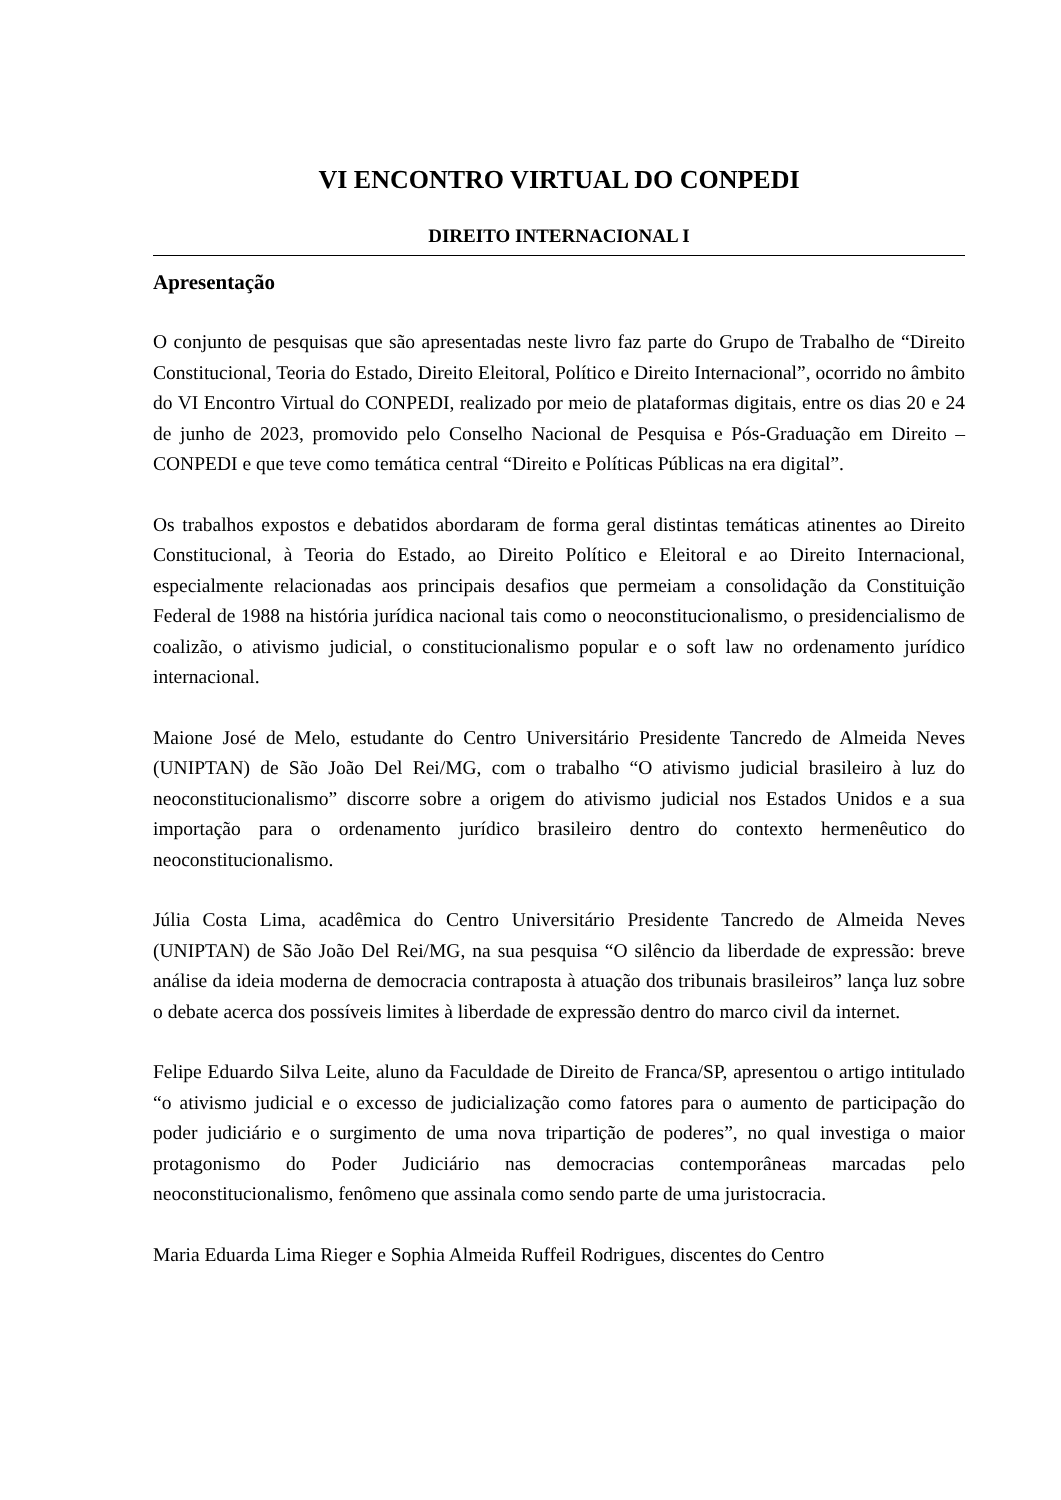VI ENCONTRO VIRTUAL DO CONPEDI
DIREITO INTERNACIONAL I
Apresentação
O conjunto de pesquisas que são apresentadas neste livro faz parte do Grupo de Trabalho de “Direito Constitucional, Teoria do Estado, Direito Eleitoral, Político e Direito Internacional”, ocorrido no âmbito do VI Encontro Virtual do CONPEDI, realizado por meio de plataformas digitais, entre os dias 20 e 24 de junho de 2023, promovido pelo Conselho Nacional de Pesquisa e Pós-Graduação em Direito – CONPEDI e que teve como temática central “Direito e Políticas Públicas na era digital”.
Os trabalhos expostos e debatidos abordaram de forma geral distintas temáticas atinentes ao Direito Constitucional, à Teoria do Estado, ao Direito Político e Eleitoral e ao Direito Internacional, especialmente relacionadas aos principais desafios que permeiam a consolidação da Constituição Federal de 1988 na história jurídica nacional tais como o neoconstitucionalismo, o presidencialismo de coalizão, o ativismo judicial, o constitucionalismo popular e o soft law no ordenamento jurídico internacional.
Maione José de Melo, estudante do Centro Universitário Presidente Tancredo de Almeida Neves (UNIPTAN) de São João Del Rei/MG, com o trabalho “O ativismo judicial brasileiro à luz do neoconstitucionalismo” discorre sobre a origem do ativismo judicial nos Estados Unidos e a sua importação para o ordenamento jurídico brasileiro dentro do contexto hermenêutico do neoconstitucionalismo.
Júlia Costa Lima, acadêmica do Centro Universitário Presidente Tancredo de Almeida Neves (UNIPTAN) de São João Del Rei/MG, na sua pesquisa “O silêncio da liberdade de expressão: breve análise da ideia moderna de democracia contraposta à atuação dos tribunais brasileiros” lança luz sobre o debate acerca dos possíveis limites à liberdade de expressão dentro do marco civil da internet.
Felipe Eduardo Silva Leite, aluno da Faculdade de Direito de Franca/SP, apresentou o artigo intitulado “o ativismo judicial e o excesso de judicialização como fatores para o aumento de participação do poder judiciário e o surgimento de uma nova tripartição de poderes”, no qual investiga o maior protagonismo do Poder Judiciário nas democracias contemporâneas marcadas pelo neoconstitucionalismo, fenômeno que assinala como sendo parte de uma juristocracia.
Maria Eduarda Lima Rieger e Sophia Almeida Ruffeil Rodrigues, discentes do Centro